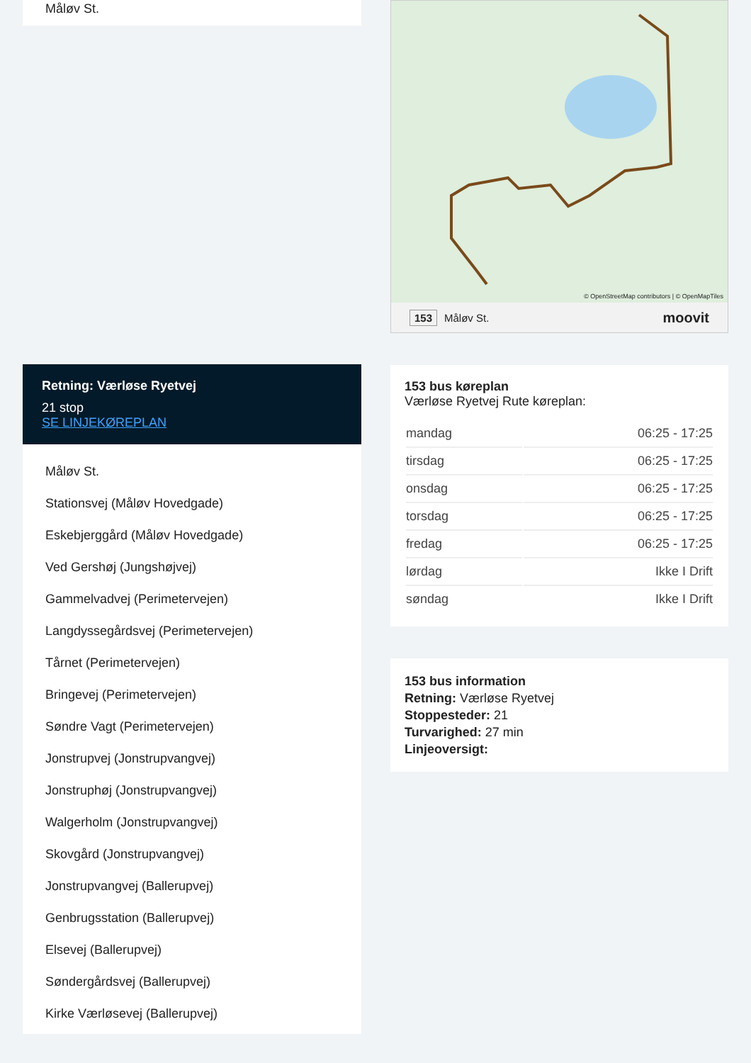Måløv St.
Retning: Værløse Ryetvej
21 stop
SE LINJEKØREPLAN
Måløv St.
Stationsvej (Måløv Hovedgade)
Eskebjerggård (Måløv Hovedgade)
Ved Gershøj (Jungshøjvej)
Gammelvadvej (Perimetervejen)
Langdyssegårdsvej (Perimetervejen)
Tårnet (Perimetervejen)
Bringevej (Perimetervejen)
Søndre Vagt (Perimetervejen)
Jonstrupvej (Jonstrupvangvej)
Jonstruphøj (Jonstrupvangvej)
Walgerholm (Jonstrupvangvej)
Skovgård (Jonstrupvangvej)
Jonstrupvangvej (Ballerupvej)
Genbrugsstation (Ballerupvej)
Elsevej (Ballerupvej)
Søndergårdsvej (Ballerupvej)
Kirke Værløsevej (Ballerupvej)
© OpenStreetMap contributors | © OpenMapTiles
153 Måløv St. moovit
153 bus køreplan
Værløse Ryetvej Rute køreplan:
| mandag | 06:25 - 17:25 |
| tirsdag | 06:25 - 17:25 |
| onsdag | 06:25 - 17:25 |
| torsdag | 06:25 - 17:25 |
| fredag | 06:25 - 17:25 |
| lørdag | Ikke I Drift |
| søndag | Ikke I Drift |
153 bus information
Retning: Værløse Ryetvej
Stoppesteder: 21
Turvarighed: 27 min
Linjeoversigt: